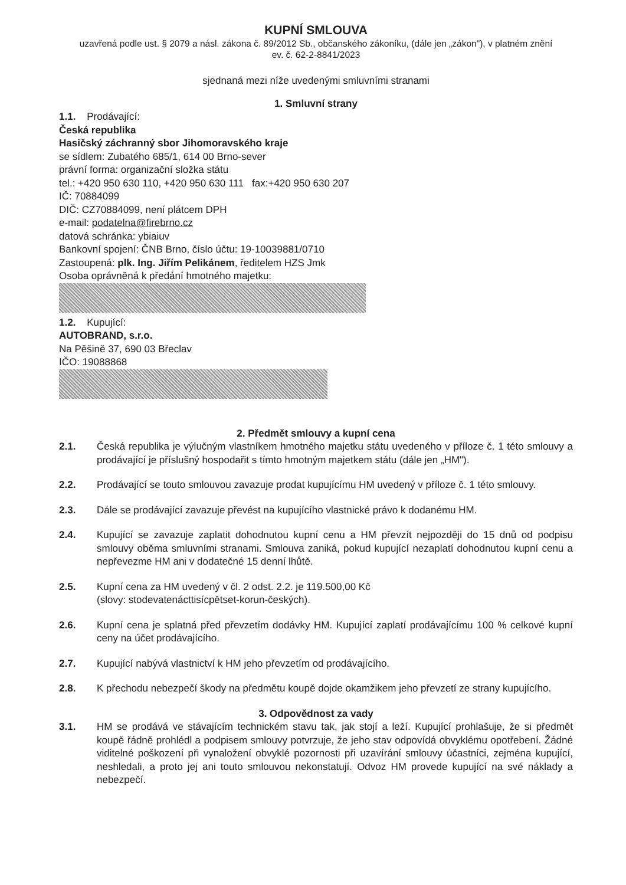KUPNÍ SMLOUVA
uzavřená podle ust. § 2079 a násl. zákona č. 89/2012 Sb., občanského zákoníku, (dále jen „zákon"), v platném znění
ev. č. 62-2-8841/2023
sjednaná mezi níže uvedenými smluvními stranami
1. Smluvní strany
1.1. Prodávající:
Česká republika
Hasičský záchranný sbor Jihomoravského kraje
se sídlem: Zubatého 685/1, 614 00 Brno-sever
právní forma: organizační složka státu
tel.: +420 950 630 110, +420 950 630 111 fax:+420 950 630 207
IČ: 70884099
DIČ: CZ70884099, není plátcem DPH
e-mail: podatelna@firebrno.cz
datová schránka: ybiaiuv
Bankovní spojení: ČNB Brno, číslo účtu: 19-10039881/0710
Zastoupená: plk. Ing. Jiřím Pelikánem, ředitelem HZS Jmk
Osoba oprávněná k předání hmotného majetku:
1.2. Kupující:
AUTOBRAND, s.r.o.
Na Pěšině 37, 690 03 Břeclav
IČO: 19088868
2. Předmět smlouvy a kupní cena
2.1. Česká republika je výlučným vlastníkem hmotného majetku státu uvedeného v příloze č. 1 této smlouvy a prodávající je příslušný hospodařit s tímto hmotným majetkem státu (dále jen „HM").
2.2. Prodávající se touto smlouvou zavazuje prodat kupujícímu HM uvedený v příloze č. 1 této smlouvy.
2.3. Dále se prodávající zavazuje převést na kupujícího vlastnické právo k dodanému HM.
2.4. Kupující se zavazuje zaplatit dohodnutou kupní cenu a HM převzít nejpozději do 15 dnů od podpisu smlouvy oběma smluvními stranami. Smlouva zaniká, pokud kupující nezaplatí dohodnutou kupní cenu a nepřevezme HM ani v dodatečné 15 denní lhůtě.
2.5. Kupní cena za HM uvedený v čl. 2 odst. 2.2. je 119.500,00 Kč
(slovy: stodevatenácttisícpětset-korun-českých).
2.6. Kupní cena je splatná před převzetím dodávky HM. Kupující zaplatí prodávajícímu 100 % celkové kupní ceny na účet prodávajícího.
2.7. Kupující nabývá vlastnictví k HM jeho převzetím od prodávajícího.
2.8. K přechodu nebezpečí škody na předmětu koupě dojde okamžikem jeho převzetí ze strany kupujícího.
3. Odpovědnost za vady
3.1. HM se prodává ve stávajícím technickém stavu tak, jak stojí a leží. Kupující prohlašuje, že si předmět koupě řádně prohlédl a podpisem smlouvy potvrzuje, že jeho stav odpovídá obvyklému opotřebení. Žádné viditelné poškození při vynaložení obvyklé pozornosti při uzavírání smlouvy účastníci, zejména kupující, neshledali, a proto jej ani touto smlouvou nekonstatují. Odvoz HM provede kupující na své náklady a nebezpečí.